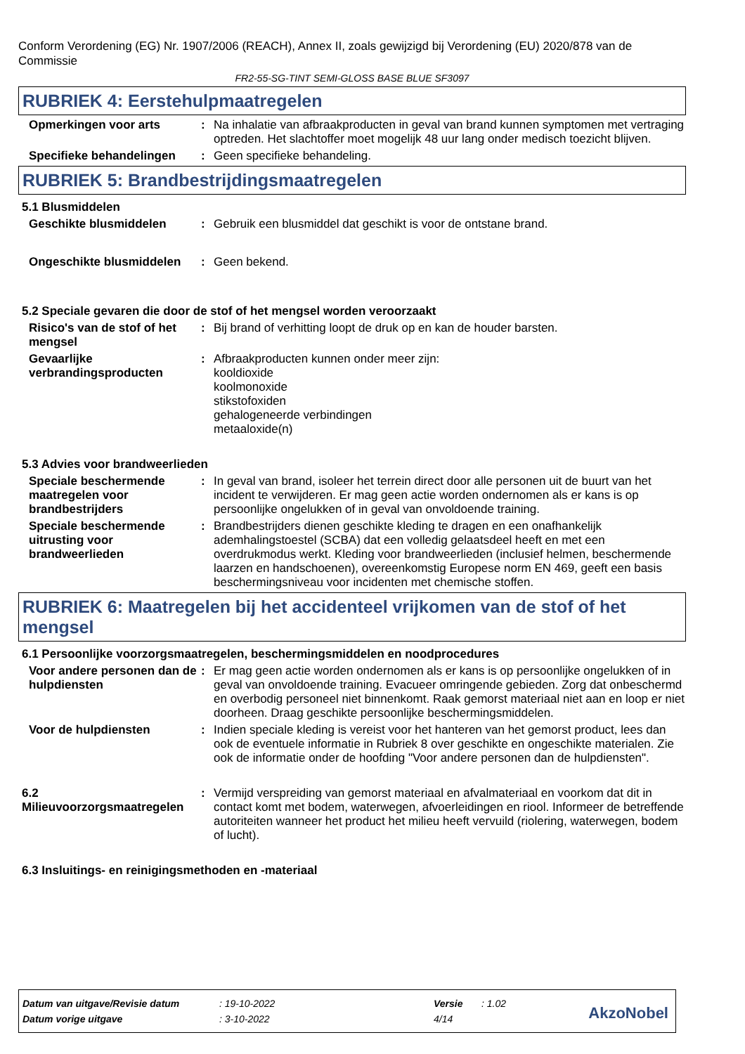Conform Verordening (EG) Nr. 1907/2006 (REACH), Annex II, zoals gewijzigd bij Verordening (EU) 2020/878 van de Commissie
FR2-55-SG-TINT SEMI-GLOSS BASE BLUE SF3097
RUBRIEK 4: Eerstehulpmaatregelen
Opmerkingen voor arts : Na inhalatie van afbraakproducten in geval van brand kunnen symptomen met vertraging optreden. Het slachtoffer moet mogelijk 48 uur lang onder medisch toezicht blijven.
Specifieke behandelingen : Geen specifieke behandeling.
RUBRIEK 5: Brandbestrijdingsmaatregelen
5.1 Blusmiddelen
Geschikte blusmiddelen : Gebruik een blusmiddel dat geschikt is voor de ontstane brand.
Ongeschikte blusmiddelen : Geen bekend.
5.2 Speciale gevaren die door de stof of het mengsel worden veroorzaakt
Risico's van de stof of het mengsel
: Bij brand of verhitting loopt de druk op en kan de houder barsten.
Gevaarlijke verbrandingsproducten
: Afbraakproducten kunnen onder meer zijn:
kooldioxide
koolmonoxide
stikstofoxiden
gehalogeneerde verbindingen
metaaloxide(n)
5.3 Advies voor brandweerlieden
Speciale beschermende maatregelen voor brandbestrijders
: In geval van brand, isoleer het terrein direct door alle personen uit de buurt van het incident te verwijderen. Er mag geen actie worden ondernomen als er kans is op persoonlijke ongelukken of in geval van onvoldoende training.
Speciale beschermende uitrusting voor brandweerlieden
: Brandbestrijders dienen geschikte kleding te dragen en een onafhankelijk ademhalingstoestel (SCBA) dat een volledig gelaatsdeel heeft en met een overdrukmodus werkt. Kleding voor brandweerlieden (inclusief helmen, beschermende laarzen en handschoenen), overeenkomstig Europese norm EN 469, geeft een basis beschermingsniveau voor incidenten met chemische stoffen.
RUBRIEK 6: Maatregelen bij het accidenteel vrijkomen van de stof of het mengsel
6.1 Persoonlijke voorzorgsmaatregelen, beschermingsmiddelen en noodprocedures
Voor andere personen dan de hulpdiensten
: Er mag geen actie worden ondernomen als er kans is op persoonlijke ongelukken of in geval van onvoldoende training. Evacueer omringende gebieden. Zorg dat onbeschermd en overbodig personeel niet binnenkomt. Raak gemorst materiaal niet aan en loop er niet doorheen. Draag geschikte persoonlijke beschermingsmiddelen.
Voor de hulpdiensten : Indien speciale kleding is vereist voor het hanteren van het gemorst product, lees dan ook de eventuele informatie in Rubriek 8 over geschikte en ongeschikte materialen. Zie ook de informatie onder de hoofding "Voor andere personen dan de hulpdiensten".
6.2 Milieuvoorzorgsmaatregelen
: Vermijd verspreiding van gemorst materiaal en afvalmateriaal en voorkom dat dit in contact komt met bodem, waterwegen, afvoerleidingen en riool. Informeer de betreffende autoriteiten wanneer het product het milieu heeft vervuild (riolering, waterwegen, bodem of lucht).
6.3 Insluitings- en reinigingsmethoden en -materiaal
| Datum van uitgave/Revisie datum | : 19-10-2022 | Versie | : 1.02 |
| Datum vorige uitgave | : 3-10-2022 | 4/14 | |
AkzoNobel